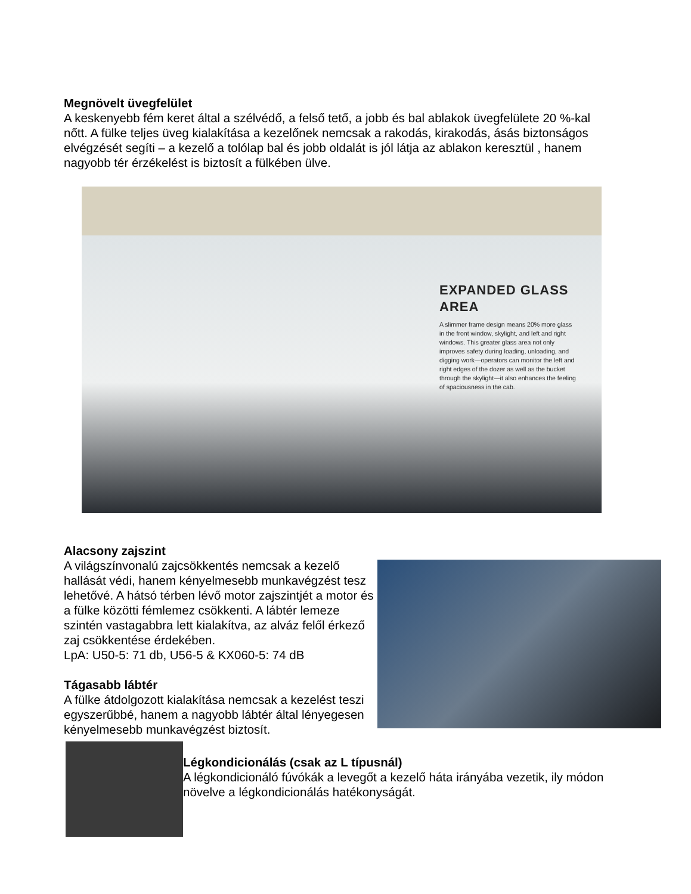Megnövelt üvegfelület
A keskenyebb fém keret által a szélvédő, a felső tető, a jobb és bal ablakok üvegfelülete 20 %-kal nőtt. A fülke teljes üveg kialakítása a kezelőnek nemcsak a rakodás, kirakodás, ásás biztonságos elvégzését segíti – a kezelő a tolólap bal és jobb oldalát is jól látja az ablakon keresztül , hanem nagyobb tér érzékelést is biztosít a fülkében ülve.
EXPANDED GLASS AREA
A slimmer frame design means 20% more glass in the front window, skylight, and left and right windows. This greater glass area not only improves safety during loading, unloading, and digging work—operators can monitor the left and right edges of the dozer as well as the bucket through the skylight—it also enhances the feeling of spaciousness in the cab.
Alacsony zajszint
A világszínvonalú zajcsökkentés nemcsak a kezelő hallását védi, hanem kényelmesebb munkavégzést tesz lehetővé. A hátsó térben lévő motor zajszintjét a motor és a fülke közötti fémlemez csökkenti. A lábtér lemeze szintén vastagabbra lett kialakítva, az alváz felől érkező zaj csökkentése érdekében.
LpA: U50-5: 71 db, U56-5 & KX060-5: 74 dB
Tágasabb lábtér
A fülke átdolgozott kialakítása nemcsak a kezelést teszi egyszerűbbé, hanem a nagyobb lábtér által lényegesen kényelmesebb munkavégzést biztosít.
Légkondicionálás (csak az L típusnál)
A légkondicionáló fúvókák a levegőt a kezelő háta irányába vezetik, ily módon növelve a légkondicionálás hatékonyságát.